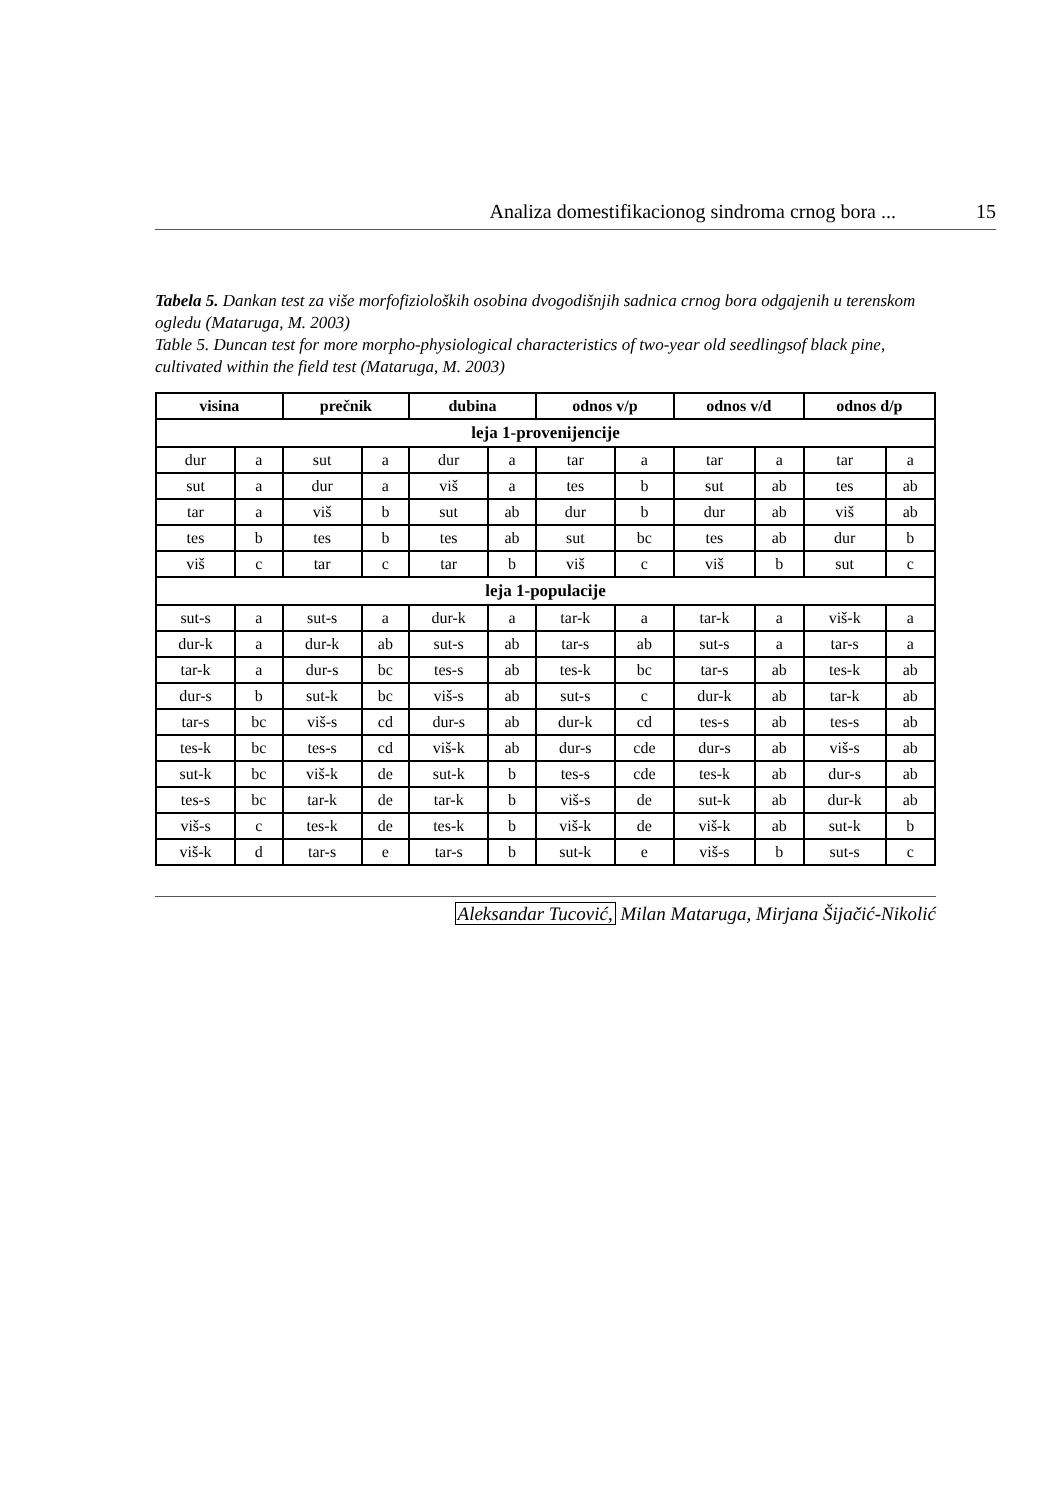Analiza domestifikacionog sindroma crnog bora ... 15
Tabela 5. Dankan test za više morfofizioloških osobina dvogodišnjih sadnica crnog bora odgajenih u terenskom ogledu (Mataruga, M. 2003)
Table 5. Duncan test for more morpho-physiological characteristics of two-year old seedlingsof black pine, cultivated within the field test (Mataruga, M. 2003)
| visina | | prečnik | | dubina | | odnos v/p | | odnos v/d | | odnos d/p | |
| --- | --- | --- | --- | --- | --- | --- | --- | --- | --- | --- | --- |
| leja 1-provenijencije | | | | | | | | | | | |
| dur | a | sut | a | dur | a | tar | a | tar | a | tar | a |
| sut | a | dur | a | viš | a | tes | b | sut | ab | tes | ab |
| tar | a | viš | b | sut | ab | dur | b | dur | ab | viš | ab |
| tes | b | tes | b | tes | ab | sut | bc | tes | ab | dur | b |
| viš | c | tar | c | tar | b | viš | c | viš | b | sut | c |
| leja 1-populacije | | | | | | | | | | | |
| sut-s | a | sut-s | a | dur-k | a | tar-k | a | tar-k | a | viš-k | a |
| dur-k | a | dur-k | ab | sut-s | ab | tar-s | ab | sut-s | a | tar-s | a |
| tar-k | a | dur-s | bc | tes-s | ab | tes-k | bc | tar-s | ab | tes-k | ab |
| dur-s | b | sut-k | bc | viš-s | ab | sut-s | c | dur-k | ab | tar-k | ab |
| tar-s | bc | viš-s | cd | dur-s | ab | dur-k | cd | tes-s | ab | tes-s | ab |
| tes-k | bc | tes-s | cd | viš-k | ab | dur-s | cde | dur-s | ab | viš-s | ab |
| sut-k | bc | viš-k | de | sut-k | b | tes-s | cde | tes-k | ab | dur-s | ab |
| tes-s | bc | tar-k | de | tar-k | b | viš-s | de | sut-k | ab | dur-k | ab |
| viš-s | c | tes-k | de | tes-k | b | viš-k | de | viš-k | ab | sut-k | b |
| viš-k | d | tar-s | e | tar-s | b | sut-k | e | viš-s | b | sut-s | c |
Aleksandar Tucović, Milan Mataruga, Mirjana Šijačić-Nikolić